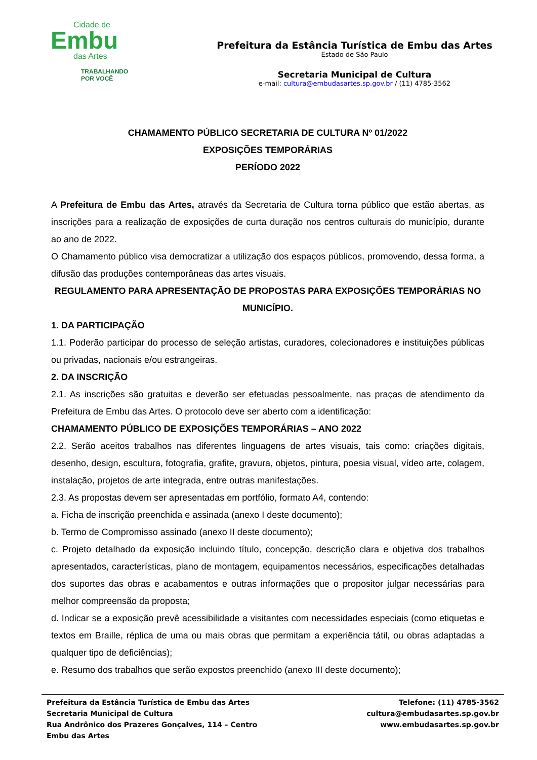Cidade de
Embu
das Artes
TRABALHANDO
POR VOCÊ
Prefeitura da Estância Turística de Embu das Artes
Estado de São Paulo
Secretaria Municipal de Cultura
e-mail: cultura@embudasartes.sp.gov.br / (11) 4785-3562
CHAMAMENTO PÚBLICO SECRETARIA DE CULTURA Nº 01/2022
EXPOSIÇÕES TEMPORÁRIAS
PERÍODO 2022
A Prefeitura de Embu das Artes, através da Secretaria de Cultura torna público que estão abertas, as inscrições para a realização de exposições de curta duração nos centros culturais do município, durante ao ano de 2022.
O Chamamento público visa democratizar a utilização dos espaços públicos, promovendo, dessa forma, a difusão das produções contemporâneas das artes visuais.
REGULAMENTO PARA APRESENTAÇÃO DE PROPOSTAS PARA EXPOSIÇÕES TEMPORÁRIAS NO MUNICÍPIO.
1. DA PARTICIPAÇÃO
1.1. Poderão participar do processo de seleção artistas, curadores, colecionadores e instituições públicas ou privadas, nacionais e/ou estrangeiras.
2. DA INSCRIÇÃO
2.1. As inscrições são gratuitas e deverão ser efetuadas pessoalmente, nas praças de atendimento da Prefeitura de Embu das Artes. O protocolo deve ser aberto com a identificação:
CHAMAMENTO PÚBLICO DE EXPOSIÇÕES TEMPORÁRIAS – ANO 2022
2.2. Serão aceitos trabalhos nas diferentes linguagens de artes visuais, tais como: criações digitais, desenho, design, escultura, fotografia, grafite, gravura, objetos, pintura, poesia visual, vídeo arte, colagem, instalação, projetos de arte integrada, entre outras manifestações.
2.3. As propostas devem ser apresentadas em portfólio, formato A4, contendo:
a. Ficha de inscrição preenchida e assinada (anexo I deste documento);
b. Termo de Compromisso assinado (anexo II deste documento);
c. Projeto detalhado da exposição incluindo título, concepção, descrição clara e objetiva dos trabalhos apresentados, características, plano de montagem, equipamentos necessários, especificações detalhadas dos suportes das obras e acabamentos e outras informações que o propositor julgar necessárias para melhor compreensão da proposta;
d. Indicar se a exposição prevê acessibilidade a visitantes com necessidades especiais (como etiquetas e textos em Braille, réplica de uma ou mais obras que permitam a experiência tátil, ou obras adaptadas a qualquer tipo de deficiências);
e. Resumo dos trabalhos que serão expostos preenchido (anexo III deste documento);
Prefeitura da Estância Turística de Embu das Artes
Secretaria Municipal de Cultura
Rua Andrônico dos Prazeres Gonçalves, 114 – Centro
Embu das Artes
Telefone: (11) 4785-3562
cultura@embudasartes.sp.gov.br
www.embudasartes.sp.gov.br